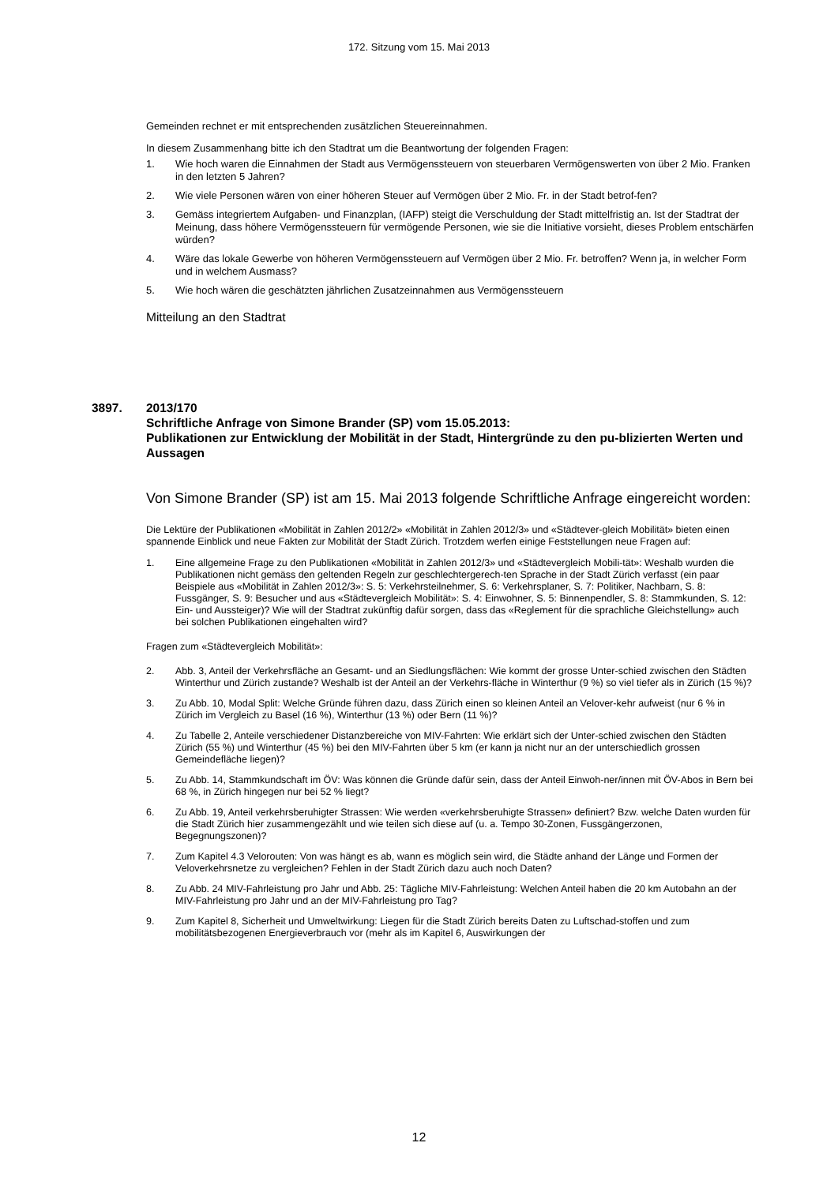172. Sitzung vom 15. Mai 2013
Gemeinden rechnet er mit entsprechenden zusätzlichen Steuereinnahmen.
In diesem Zusammenhang bitte ich den Stadtrat um die Beantwortung der folgenden Fragen:
1. Wie hoch waren die Einnahmen der Stadt aus Vermögenssteuern von steuerbaren Vermögenswerten von über 2 Mio. Franken in den letzten 5 Jahren?
2. Wie viele Personen wären von einer höheren Steuer auf Vermögen über 2 Mio. Fr. in der Stadt betrof-fen?
3. Gemäss integriertem Aufgaben- und Finanzplan, (IAFP) steigt die Verschuldung der Stadt mittelfristig an. Ist der Stadtrat der Meinung, dass höhere Vermögenssteuern für vermögende Personen, wie sie die Initiative vorsieht, dieses Problem entschärfen würden?
4. Wäre das lokale Gewerbe von höheren Vermögenssteuern auf Vermögen über 2 Mio. Fr. betroffen? Wenn ja, in welcher Form und in welchem Ausmass?
5. Wie hoch wären die geschätzten jährlichen Zusatzeinnahmen aus Vermögenssteuern
Mitteilung an den Stadtrat
3897. 2013/170
Schriftliche Anfrage von Simone Brander (SP) vom 15.05.2013:
Publikationen zur Entwicklung der Mobilität in der Stadt, Hintergründe zu den pu-blizierten Werten und Aussagen
Von Simone Brander (SP) ist am 15. Mai 2013 folgende Schriftliche Anfrage eingereicht worden:
Die Lektüre der Publikationen «Mobilität in Zahlen 2012/2» «Mobilität in Zahlen 2012/3» und «Städtever-gleich Mobilität» bieten einen spannende Einblick und neue Fakten zur Mobilität der Stadt Zürich. Trotzdem werfen einige Feststellungen neue Fragen auf:
1. Eine allgemeine Frage zu den Publikationen «Mobilität in Zahlen 2012/3» und «Städtevergleich Mobili-tät»: Weshalb wurden die Publikationen nicht gemäss den geltenden Regeln zur geschlechtergerech-ten Sprache in der Stadt Zürich verfasst (ein paar Beispiele aus «Mobilität in Zahlen 2012/3»: S. 5: Verkehrsteilnehmer, S. 6: Verkehrsplaner, S. 7: Politiker, Nachbarn, S. 8: Fussgänger, S. 9: Besucher und aus «Städtevergleich Mobilität»: S. 4: Einwohner, S. 5: Binnenpendler, S. 8: Stammkunden, S. 12: Ein- und Aussteiger)? Wie will der Stadtrat zukünftig dafür sorgen, dass das «Reglement für die sprachliche Gleichstellung» auch bei solchen Publikationen eingehalten wird?
Fragen zum «Städtevergleich Mobilität»:
2. Abb. 3, Anteil der Verkehrsfläche an Gesamt- und an Siedlungsflächen: Wie kommt der grosse Unter-schied zwischen den Städten Winterthur und Zürich zustande? Weshalb ist der Anteil an der Verkehrs-fläche in Winterthur (9 %) so viel tiefer als in Zürich (15 %)?
3. Zu Abb. 10, Modal Split: Welche Gründe führen dazu, dass Zürich einen so kleinen Anteil an Velover-kehr aufweist (nur 6 % in Zürich im Vergleich zu Basel (16 %), Winterthur (13 %) oder Bern (11 %)?
4. Zu Tabelle 2, Anteile verschiedener Distanzbereiche von MIV-Fahrten: Wie erklärt sich der Unter-schied zwischen den Städten Zürich (55 %) und Winterthur (45 %) bei den MIV-Fahrten über 5 km (er kann ja nicht nur an der unterschiedlich grossen Gemeindefläche liegen)?
5. Zu Abb. 14, Stammkundschaft im ÖV: Was können die Gründe dafür sein, dass der Anteil Einwoh-ner/innen mit ÖV-Abos in Bern bei 68 %, in Zürich hingegen nur bei 52 % liegt?
6. Zu Abb. 19, Anteil verkehrsberuhigter Strassen: Wie werden «verkehrsberuhigte Strassen» definiert? Bzw. welche Daten wurden für die Stadt Zürich hier zusammengezählt und wie teilen sich diese auf (u. a. Tempo 30-Zonen, Fussgängerzonen, Begegnungszonen)?
7. Zum Kapitel 4.3 Velorouten: Von was hängt es ab, wann es möglich sein wird, die Städte anhand der Länge und Formen der Veloverkehrsnetze zu vergleichen? Fehlen in der Stadt Zürich dazu auch noch Daten?
8. Zu Abb. 24 MIV-Fahrleistung pro Jahr und Abb. 25: Tägliche MIV-Fahrleistung: Welchen Anteil haben die 20 km Autobahn an der MIV-Fahrleistung pro Jahr und an der MIV-Fahrleistung pro Tag?
9. Zum Kapitel 8, Sicherheit und Umweltwirkung: Liegen für die Stadt Zürich bereits Daten zu Luftschad-stoffen und zum mobilitätsbezogenen Energieverbrauch vor (mehr als im Kapitel 6, Auswirkungen der
12